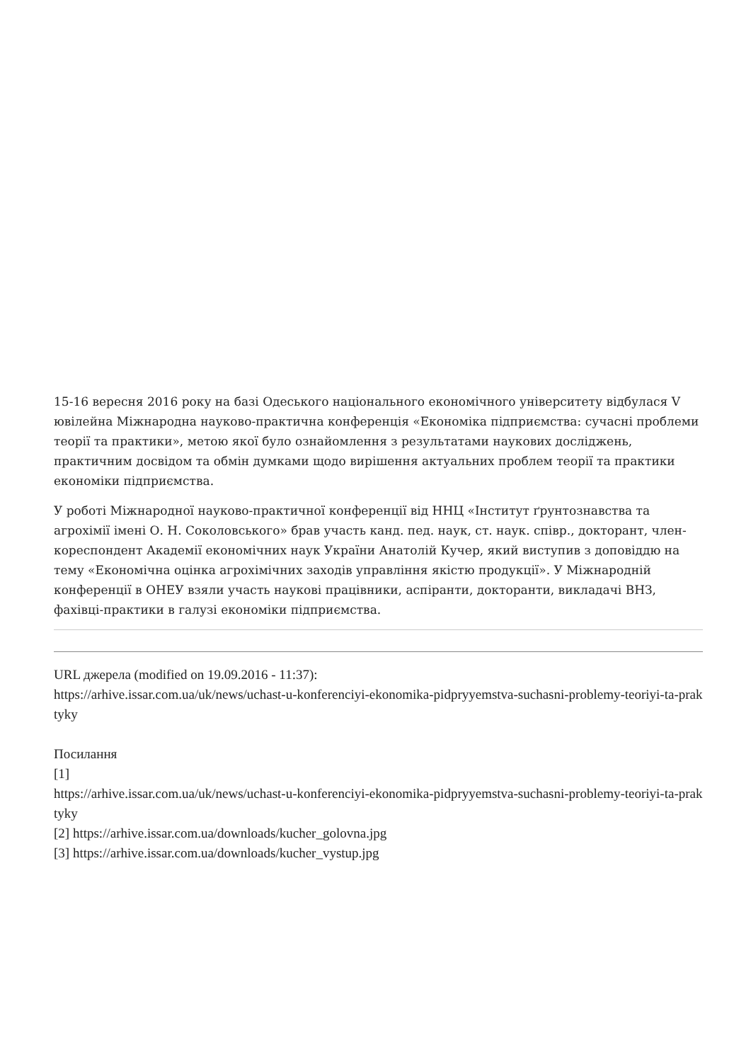15-16 вересня 2016 року на базі Одеського національного економічного університету відбулася V ювілейна Міжнародна науково-практична конференція «Економіка підприємства: сучасні проблеми теорії та практики», метою якої було ознайомлення з результатами наукових досліджень, практичним досвідом та обмін думками щодо вирішення актуальних проблем теорії та практики економіки підприємства.
У роботі Міжнародної науково-практичної конференції від ННЦ «Інститут ґрунтознавства та агрохімії імені О. Н. Соколовського» брав участь канд. пед. наук, ст. наук. співр., докторант, член-кореспондент Академії економічних наук України Анатолій Кучер, який виступив з доповіддю на тему «Економічна оцінка агрохімічних заходів управління якістю продукції». У Міжнародній конференції в ОНЕУ взяли участь наукові працівники, аспіранти, докторанти, викладачі ВНЗ, фахівці-практики в галузі економіки підприємства.
URL джерела (modified on 19.09.2016 - 11:37):
https://arhive.issar.com.ua/uk/news/uchast-u-konferenciyi-ekonomika-pidpryyemstva-suchasni-problemy-teoriyi-ta-praktyky
Посилання
[1]
https://arhive.issar.com.ua/uk/news/uchast-u-konferenciyi-ekonomika-pidpryyemstva-suchasni-problemy-teoriyi-ta-praktyky
[2] https://arhive.issar.com.ua/downloads/kucher_golovna.jpg
[3] https://arhive.issar.com.ua/downloads/kucher_vystup.jpg